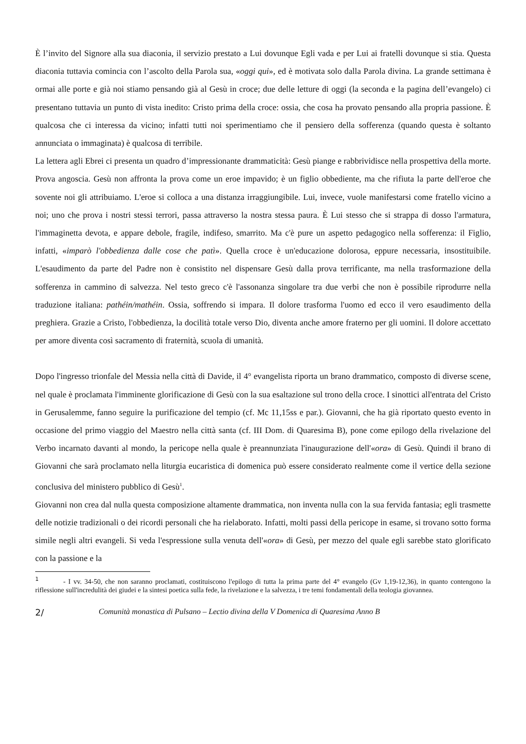È l’invito del Signore alla sua diaconia, il servizio prestato a Lui dovunque Egli vada e per Lui ai fratelli dovunque si stia. Questa diaconia tuttavia comincia con l’ascolto della Parola sua, «oggi qui», ed è motivata solo dalla Parola divina. La grande settimana è ormai alle porte e già noi stiamo pensando già al Gesù in croce; due delle letture di oggi (la seconda e la pagina dell’evangelo) ci presentano tuttavia un punto di vista inedito: Cristo prima della croce: ossia, che cosa ha provato pensando alla propria passione. È qualcosa che ci interessa da vicino; infatti tutti noi sperimentiamo che il pensiero della sofferenza (quando questa è soltanto annunciata o immaginata) è qualcosa di terribile.
La lettera agli Ebrei ci presenta un quadro d’impressionante drammaticità: Gesù piange e rabbrividisce nella prospettiva della morte. Prova angoscia. Gesù non affronta la prova come un eroe impavido; è un figlio obbediente, ma che rifiuta la parte dell'eroe che sovente noi gli attribuiamo. L'eroe si colloca a una distanza irraggiungibile. Lui, invece, vuole manifestarsi come fratello vicino a noi; uno che prova i nostri stessi terrori, passa attraverso la nostra stessa paura. È Lui stesso che si strappa di dosso l'armatura, l'immaginetta devota, e appare debole, fragile, indifeso, smarrito. Ma c'è pure un aspetto pedagogico nella sofferenza: il Figlio, infatti, «imparò l'obbedienza dalle cose che patì». Quella croce è un'educazione dolorosa, eppure necessaria, insostituibile. L'esaudimento da parte del Padre non è consistito nel dispensare Gesù dalla prova terrificante, ma nella trasformazione della sofferenza in cammino di salvezza. Nel testo greco c'è l'assonanza singolare tra due verbi che non è possibile riprodurre nella traduzione italiana: pathéin/mathéin. Ossia, soffrendo si impara. Il dolore trasforma l'uomo ed ecco il vero esaudimento della preghiera. Grazie a Cristo, l'obbedienza, la docilità totale verso Dio, diventa anche amore fraterno per gli uomini. Il dolore accettato per amore diventa così sacramento di fraternità, scuola di umanità.
Dopo l'ingresso trionfale del Messia nella città di Davide, il 4° evangelista riporta un brano drammatico, composto di diverse scene, nel quale è proclamata l'imminente glorificazione di Gesù con la sua esaltazione sul trono della croce. I sinottici all'entrata del Cristo in Gerusalemme, fanno seguire la purificazione del tempio (cf. Mc 11,15ss e par.). Giovanni, che ha già riportato questo evento in occasione del primo viaggio del Maestro nella città santa (cf. III Dom. di Quaresima B), pone come epilogo della rivelazione del Verbo incarnato davanti al mondo, la pericope nella quale è preannunziata l'inaugurazione dell'«ora» di Gesù. Quindi il brano di Giovanni che sarà proclamato nella liturgia eucaristica di domenica può essere considerato realmente come il vertice della sezione conclusiva del ministero pubblico di Gesù<sup>1</sup>.
Giovanni non crea dal nulla questa composizione altamente drammatica, non inventa nulla con la sua fervida fantasia; egli trasmette delle notizie tradizionali o dei ricordi personali che ha rielaborato. Infatti, molti passi della pericope in esame, si trovano sotto forma simile negli altri evangeli. Si veda l'espressione sulla venuta dell'«ora» di Gesù, per mezzo del quale egli sarebbe stato glorificato con la passione e la
<sup>1</sup> - I vv. 34-50, che non saranno proclamati, costituiscono l'epilogo di tutta la prima parte del 4° evangelo (Gv 1,19-12,36), in quanto contengono la riflessione sull'incredulità dei giudei e la sintesi poetica sulla fede, la rivelazione e la salvezza, i tre temi fondamentali della teologia giovannea.
2/ Comunità monastica di Pulsano – Lectio divina della V Domenica di Quaresima Anno B